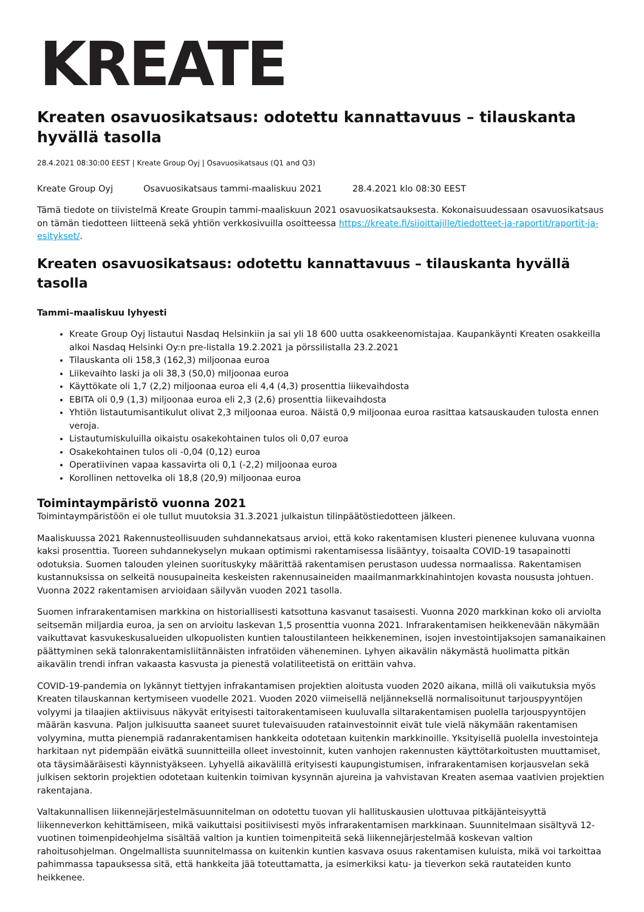KREATE
Kreaten osavuosikatsaus: odotettu kannattavuus – tilauskanta hyvällä tasolla
28.4.2021 08:30:00 EEST | Kreate Group Oyj | Osavuosikatsaus (Q1 and Q3)
Kreate Group Oyj Osavuosikatsaus tammi-maaliskuu 2021 28.4.2021 klo 08:30 EEST
Tämä tiedote on tiivistelmä Kreate Groupin tammi-maaliskuun 2021 osavuosikatsauksesta. Kokonaisuudessaan osavuosikatsaus on tämän tiedotteen liitteenä sekä yhtiön verkkosivuilla osoitteessa https://kreate.fi/sijoittajille/tiedotteet-ja-raportit/raportit-ja-esitykset/.
Kreaten osavuosikatsaus: odotettu kannattavuus – tilauskanta hyvällä tasolla
Tammi–maaliskuu lyhyesti
Kreate Group Oyj listautui Nasdaq Helsinkiin ja sai yli 18 600 uutta osakkeenomistajaa. Kaupankäynti Kreaten osakkeilla alkoi Nasdaq Helsinki Oy:n pre-listalla 19.2.2021 ja pörssilistalla 23.2.2021
Tilauskanta oli 158,3 (162,3) miljoonaa euroa
Liikevaihto laski ja oli 38,3 (50,0) miljoonaa euroa
Käyttökate oli 1,7 (2,2) miljoonaa euroa eli 4,4 (4,3) prosenttia liikevaihdosta
EBITA oli 0,9 (1,3) miljoonaa euroa eli 2,3 (2,6) prosenttia liikevaihdosta
Yhtiön listautumisantikulut olivat 2,3 miljoonaa euroa. Näistä 0,9 miljoonaa euroa rasittaa katsauskauden tulosta ennen veroja.
Listautumiskuluilla oikaistu osakekohtainen tulos oli 0,07 euroa
Osakekohtainen tulos oli -0,04 (0,12) euroa
Operatiivinen vapaa kassavirta oli 0,1 (-2,2) miljoonaa euroa
Korollinen nettovelka oli 18,8 (20,9) miljoonaa euroa
Toimintaympäristö vuonna 2021
Toimintaympäristöön ei ole tullut muutoksia 31.3.2021 julkaistun tilinpäätöstiedotteen jälkeen.
Maaliskuussa 2021 Rakennusteollisuuden suhdannekatsaus arvioi, että koko rakentamisen klusteri pienenee kuluvana vuonna kaksi prosenttia. Tuoreen suhdannekyselyn mukaan optimismi rakentamisessa lisääntyy, toisaalta COVID-19 tasapainotti odotuksia. Suomen talouden yleinen suorituskyky määrittää rakentamisen perustason uudessa normaalissa. Rakentamisen kustannuksissa on selkeitä nousupaineita keskeisten rakennusaineiden maailmanmarkkinahintojen kovasta noususta johtuen. Vuonna 2022 rakentamisen arvioidaan säilyvän vuoden 2021 tasolla.
Suomen infrarakentamisen markkina on historiallisesti katsottuna kasvanut tasaisesti. Vuonna 2020 markkinan koko oli arviolta seitsemän miljardia euroa, ja sen on arvioitu laskevan 1,5 prosenttia vuonna 2021. Infrarakentamisen heikkenevään näkymään vaikuttavat kasvukeskusalueiden ulkopuolisten kuntien taloustilanteen heikkeneminen, isojen investointijaksojen samanaikainen päättyminen sekä talonrakentamisliitännäisten infratöiden väheneminen. Lyhyen aikavälin näkymästä huolimatta pitkän aikavälin trendi infran vakaasta kasvusta ja pienestä volatiliteetistä on erittäin vahva.
COVID-19-pandemia on lykännyt tiettyjen infrakantamisen projektien aloitusta vuoden 2020 aikana, millä oli vaikutuksia myös Kreaten tilauskannan kertymiseen vuodelle 2021. Vuoden 2020 viimeisellä neljänneksellä normalisoitunut tarjouspyyntöjen volyymi ja tilaajien aktiivisuus näkyvät erityisesti taitorakentamiseen kuuluvalla siltarakentamisen puolella tarjouspyyntöjen määrän kasvuna. Paljon julkisuutta saaneet suuret tulevaisuuden ratainvestoinnit eivät tule vielä näkymään rakentamisen volyymina, mutta pienempiä radanrakentamisen hankkeita odotetaan kuitenkin markkinoille. Yksityisellä puolella investointeja harkitaan nyt pidempään eivätkä suunnitteilla olleet investoinnit, kuten vanhojen rakennusten käyttötarkoitusten muuttamiset, ota täysimääräisesti käynnistyäkseen. Lyhyellä aikavälillä erityisesti kaupungistumisen, infrarakentamisen korjausvelan sekä julkisen sektorin projektien odotetaan kuitenkin toimivan kysynnän ajureina ja vahvistavan Kreaten asemaa vaativien projektien rakentajana.
Valtakunnallisen liikennejärjestelmäsuunnitelman on odotettu tuovan yli hallituskausien ulottuvaa pitkäjänteisyyttä liikenneverkon kehittämiseen, mikä vaikuttaisi positiivisesti myös infrarakentamisen markkinaan. Suunnitelmaan sisältyvä 12-vuotinen toimenpideohjelma sisältää valtion ja kuntien toimenpiteitä sekä liikennejärjestelmää koskevan valtion rahoitusohjelman. Ongelmallista suunnitelmassa on kuitenkin kuntien kasvava osuus rakentamisen kuluista, mikä voi tarkoittaa pahimmassa tapauksessa sitä, että hankkeita jää toteuttamatta, ja esimerkiksi katu- ja tieverkon sekä rautateiden kunto heikkenee.